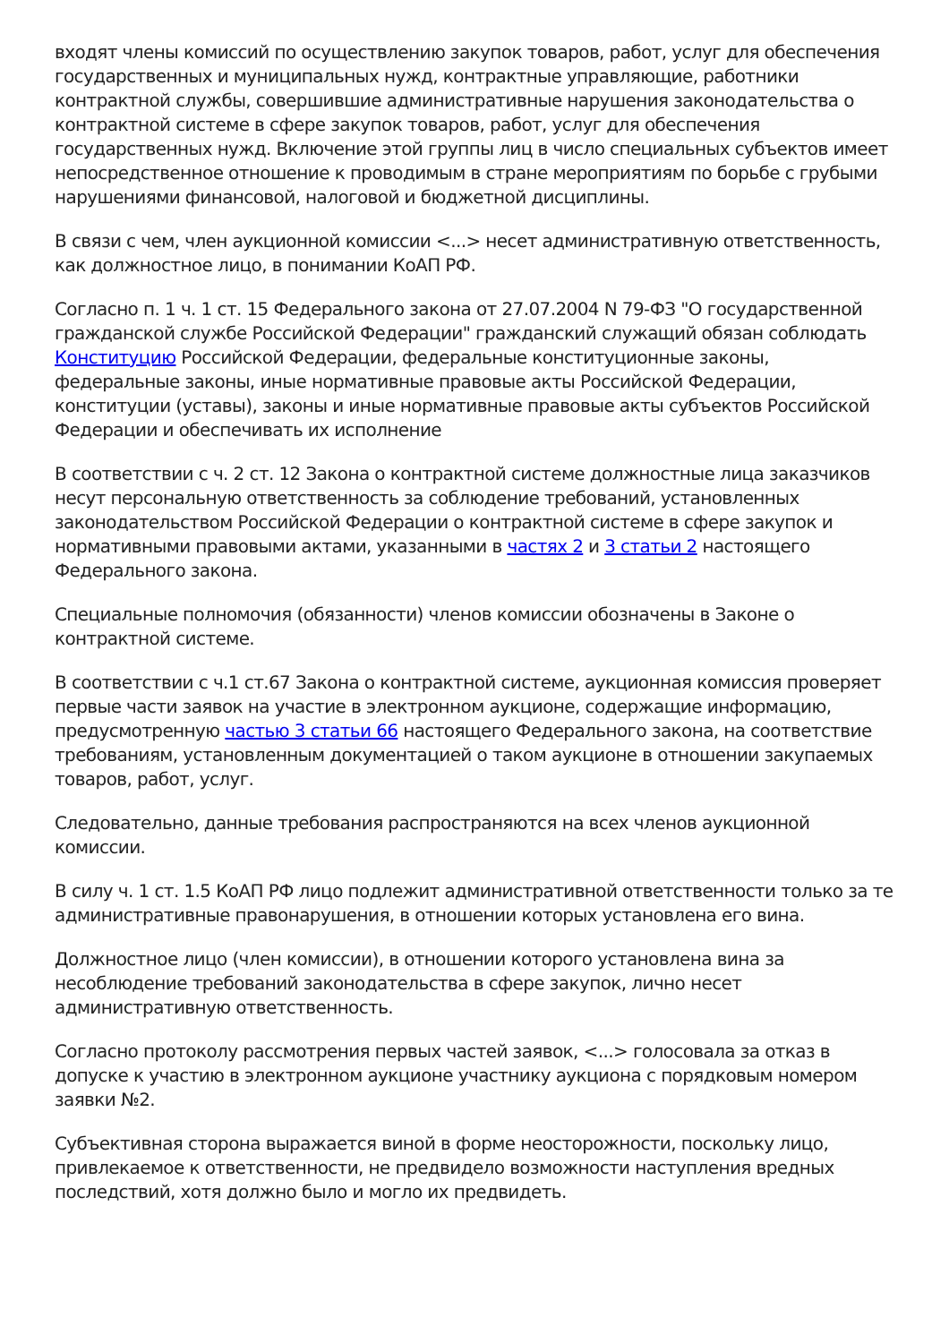входят члены комиссий по осуществлению закупок товаров, работ, услуг для обеспечения государственных и муниципальных нужд, контрактные управляющие, работники контрактной службы, совершившие административные нарушения законодательства о контрактной системе в сфере закупок товаров, работ, услуг для обеспечения государственных нужд. Включение этой группы лиц в число специальных субъектов имеет непосредственное отношение к проводимым в стране мероприятиям по борьбе с грубыми нарушениями финансовой, налоговой и бюджетной дисциплины.
В связи с чем, член аукционной комиссии <...> несет административную ответственность, как должностное лицо, в понимании КоАП РФ.
Согласно п. 1 ч. 1 ст. 15 Федерального закона от 27.07.2004 N 79-ФЗ "О государственной гражданской службе Российской Федерации" гражданский служащий обязан соблюдать Конституцию Российской Федерации, федеральные конституционные законы, федеральные законы, иные нормативные правовые акты Российской Федерации, конституции (уставы), законы и иные нормативные правовые акты субъектов Российской Федерации и обеспечивать их исполнение
В соответствии с ч. 2 ст. 12 Закона о контрактной системе должностные лица заказчиков несут персональную ответственность за соблюдение требований, установленных законодательством Российской Федерации о контрактной системе в сфере закупок и нормативными правовыми актами, указанными в частях 2 и 3 статьи 2 настоящего Федерального закона.
Специальные полномочия (обязанности) членов комиссии обозначены в Законе о контрактной системе.
В соответствии с ч.1 ст.67 Закона о контрактной системе, аукционная комиссия проверяет первые части заявок на участие в электронном аукционе, содержащие информацию, предусмотренную частью 3 статьи 66 настоящего Федерального закона, на соответствие требованиям, установленным документацией о таком аукционе в отношении закупаемых товаров, работ, услуг.
Следовательно, данные требования распространяются на всех членов аукционной комиссии.
В силу ч. 1 ст. 1.5 КоАП РФ лицо подлежит административной ответственности только за те административные правонарушения, в отношении которых установлена его вина.
Должностное лицо (член комиссии), в отношении которого установлена вина за несоблюдение требований законодательства в сфере закупок, лично несет административную ответственность.
Согласно протоколу рассмотрения первых частей заявок, <...> голосовала за отказ в допуске к участию в электронном аукционе участнику аукциона с порядковым номером заявки №2.
Субъективная сторона выражается виной в форме неосторожности, поскольку лицо, привлекаемое к ответственности, не предвидело возможности наступления вредных последствий, хотя должно было и могло их предвидеть.